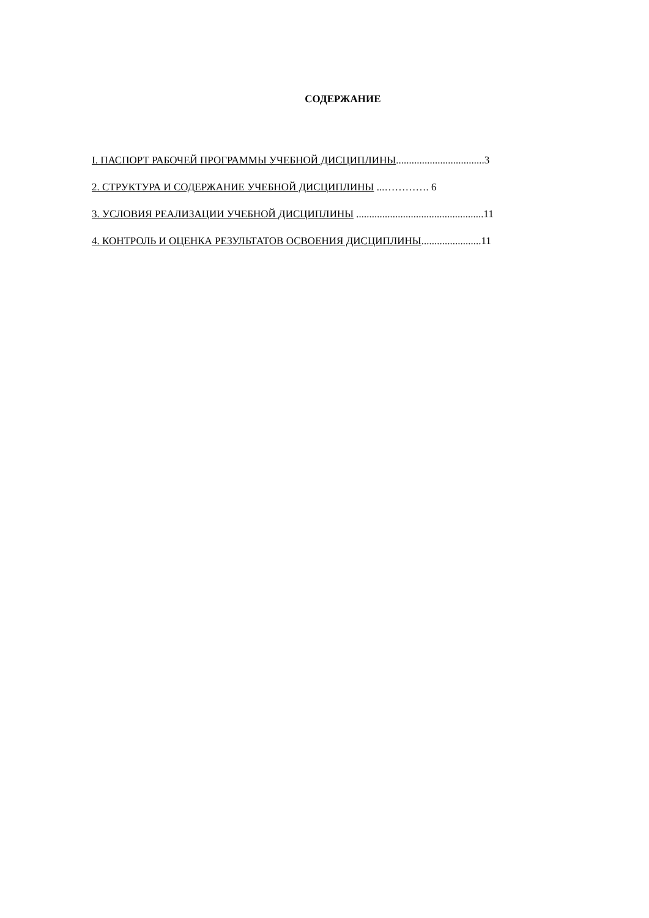СОДЕРЖАНИЕ
I. ПАСПОРТ РАБОЧЕЙ ПРОГРАММЫ УЧЕБНОЙ ДИСЦИПЛИНЫ..................................3
2. СТРУКТУРА И СОДЕРЖАНИЕ УЧЕБНОЙ ДИСЦИПЛИНЫ ...…………. 6
3. УСЛОВИЯ РЕАЛИЗАЦИИ УЧЕБНОЙ ДИСЦИПЛИНЫ .................................................11
4. КОНТРОЛЬ И ОЦЕНКА РЕЗУЛЬТАТОВ ОСВОЕНИЯ ДИСЦИПЛИНЫ.......................11